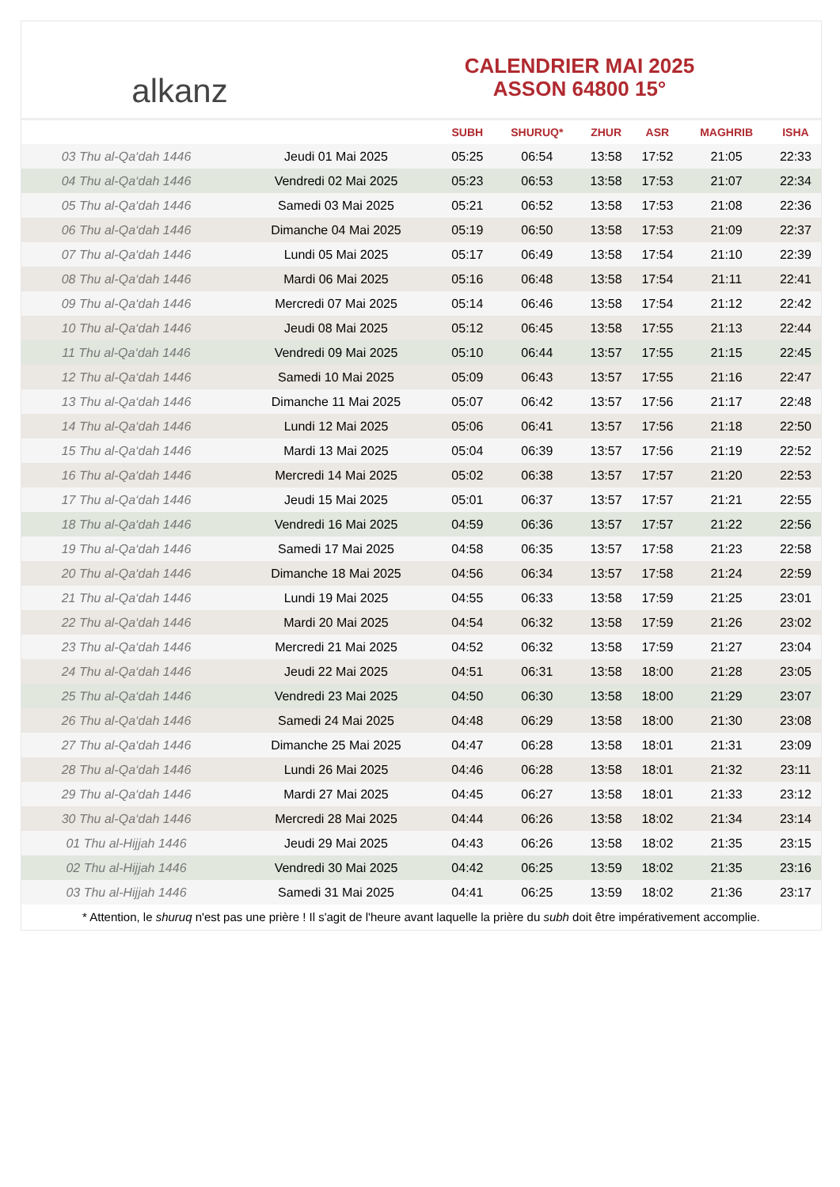alkanz
CALENDRIER MAI 2025
ASSON 64800 15°
| | | SUBH | SHURUQ* | ZHUR | ASR | MAGHRIB | ISHA |
| --- | --- | --- | --- | --- | --- | --- | --- |
| 03 Thu al-Qa‘dah 1446 | Jeudi 01 Mai 2025 | 05:25 | 06:54 | 13:58 | 17:52 | 21:05 | 22:33 |
| 04 Thu al-Qa‘dah 1446 | Vendredi 02 Mai 2025 | 05:23 | 06:53 | 13:58 | 17:53 | 21:07 | 22:34 |
| 05 Thu al-Qa‘dah 1446 | Samedi 03 Mai 2025 | 05:21 | 06:52 | 13:58 | 17:53 | 21:08 | 22:36 |
| 06 Thu al-Qa‘dah 1446 | Dimanche 04 Mai 2025 | 05:19 | 06:50 | 13:58 | 17:53 | 21:09 | 22:37 |
| 07 Thu al-Qa‘dah 1446 | Lundi 05 Mai 2025 | 05:17 | 06:49 | 13:58 | 17:54 | 21:10 | 22:39 |
| 08 Thu al-Qa‘dah 1446 | Mardi 06 Mai 2025 | 05:16 | 06:48 | 13:58 | 17:54 | 21:11 | 22:41 |
| 09 Thu al-Qa‘dah 1446 | Mercredi 07 Mai 2025 | 05:14 | 06:46 | 13:58 | 17:54 | 21:12 | 22:42 |
| 10 Thu al-Qa‘dah 1446 | Jeudi 08 Mai 2025 | 05:12 | 06:45 | 13:58 | 17:55 | 21:13 | 22:44 |
| 11 Thu al-Qa‘dah 1446 | Vendredi 09 Mai 2025 | 05:10 | 06:44 | 13:57 | 17:55 | 21:15 | 22:45 |
| 12 Thu al-Qa‘dah 1446 | Samedi 10 Mai 2025 | 05:09 | 06:43 | 13:57 | 17:55 | 21:16 | 22:47 |
| 13 Thu al-Qa‘dah 1446 | Dimanche 11 Mai 2025 | 05:07 | 06:42 | 13:57 | 17:56 | 21:17 | 22:48 |
| 14 Thu al-Qa‘dah 1446 | Lundi 12 Mai 2025 | 05:06 | 06:41 | 13:57 | 17:56 | 21:18 | 22:50 |
| 15 Thu al-Qa‘dah 1446 | Mardi 13 Mai 2025 | 05:04 | 06:39 | 13:57 | 17:56 | 21:19 | 22:52 |
| 16 Thu al-Qa‘dah 1446 | Mercredi 14 Mai 2025 | 05:02 | 06:38 | 13:57 | 17:57 | 21:20 | 22:53 |
| 17 Thu al-Qa‘dah 1446 | Jeudi 15 Mai 2025 | 05:01 | 06:37 | 13:57 | 17:57 | 21:21 | 22:55 |
| 18 Thu al-Qa‘dah 1446 | Vendredi 16 Mai 2025 | 04:59 | 06:36 | 13:57 | 17:57 | 21:22 | 22:56 |
| 19 Thu al-Qa‘dah 1446 | Samedi 17 Mai 2025 | 04:58 | 06:35 | 13:57 | 17:58 | 21:23 | 22:58 |
| 20 Thu al-Qa‘dah 1446 | Dimanche 18 Mai 2025 | 04:56 | 06:34 | 13:57 | 17:58 | 21:24 | 22:59 |
| 21 Thu al-Qa‘dah 1446 | Lundi 19 Mai 2025 | 04:55 | 06:33 | 13:58 | 17:59 | 21:25 | 23:01 |
| 22 Thu al-Qa‘dah 1446 | Mardi 20 Mai 2025 | 04:54 | 06:32 | 13:58 | 17:59 | 21:26 | 23:02 |
| 23 Thu al-Qa‘dah 1446 | Mercredi 21 Mai 2025 | 04:52 | 06:32 | 13:58 | 17:59 | 21:27 | 23:04 |
| 24 Thu al-Qa‘dah 1446 | Jeudi 22 Mai 2025 | 04:51 | 06:31 | 13:58 | 18:00 | 21:28 | 23:05 |
| 25 Thu al-Qa‘dah 1446 | Vendredi 23 Mai 2025 | 04:50 | 06:30 | 13:58 | 18:00 | 21:29 | 23:07 |
| 26 Thu al-Qa‘dah 1446 | Samedi 24 Mai 2025 | 04:48 | 06:29 | 13:58 | 18:00 | 21:30 | 23:08 |
| 27 Thu al-Qa‘dah 1446 | Dimanche 25 Mai 2025 | 04:47 | 06:28 | 13:58 | 18:01 | 21:31 | 23:09 |
| 28 Thu al-Qa‘dah 1446 | Lundi 26 Mai 2025 | 04:46 | 06:28 | 13:58 | 18:01 | 21:32 | 23:11 |
| 29 Thu al-Qa‘dah 1446 | Mardi 27 Mai 2025 | 04:45 | 06:27 | 13:58 | 18:01 | 21:33 | 23:12 |
| 30 Thu al-Qa‘dah 1446 | Mercredi 28 Mai 2025 | 04:44 | 06:26 | 13:58 | 18:02 | 21:34 | 23:14 |
| 01 Thu al-Hijjah 1446 | Jeudi 29 Mai 2025 | 04:43 | 06:26 | 13:58 | 18:02 | 21:35 | 23:15 |
| 02 Thu al-Hijjah 1446 | Vendredi 30 Mai 2025 | 04:42 | 06:25 | 13:59 | 18:02 | 21:35 | 23:16 |
| 03 Thu al-Hijjah 1446 | Samedi 31 Mai 2025 | 04:41 | 06:25 | 13:59 | 18:02 | 21:36 | 23:17 |
* Attention, le shuruq n'est pas une prière ! Il s'agit de l'heure avant laquelle la prière du subh doit être impérativement accomplie.